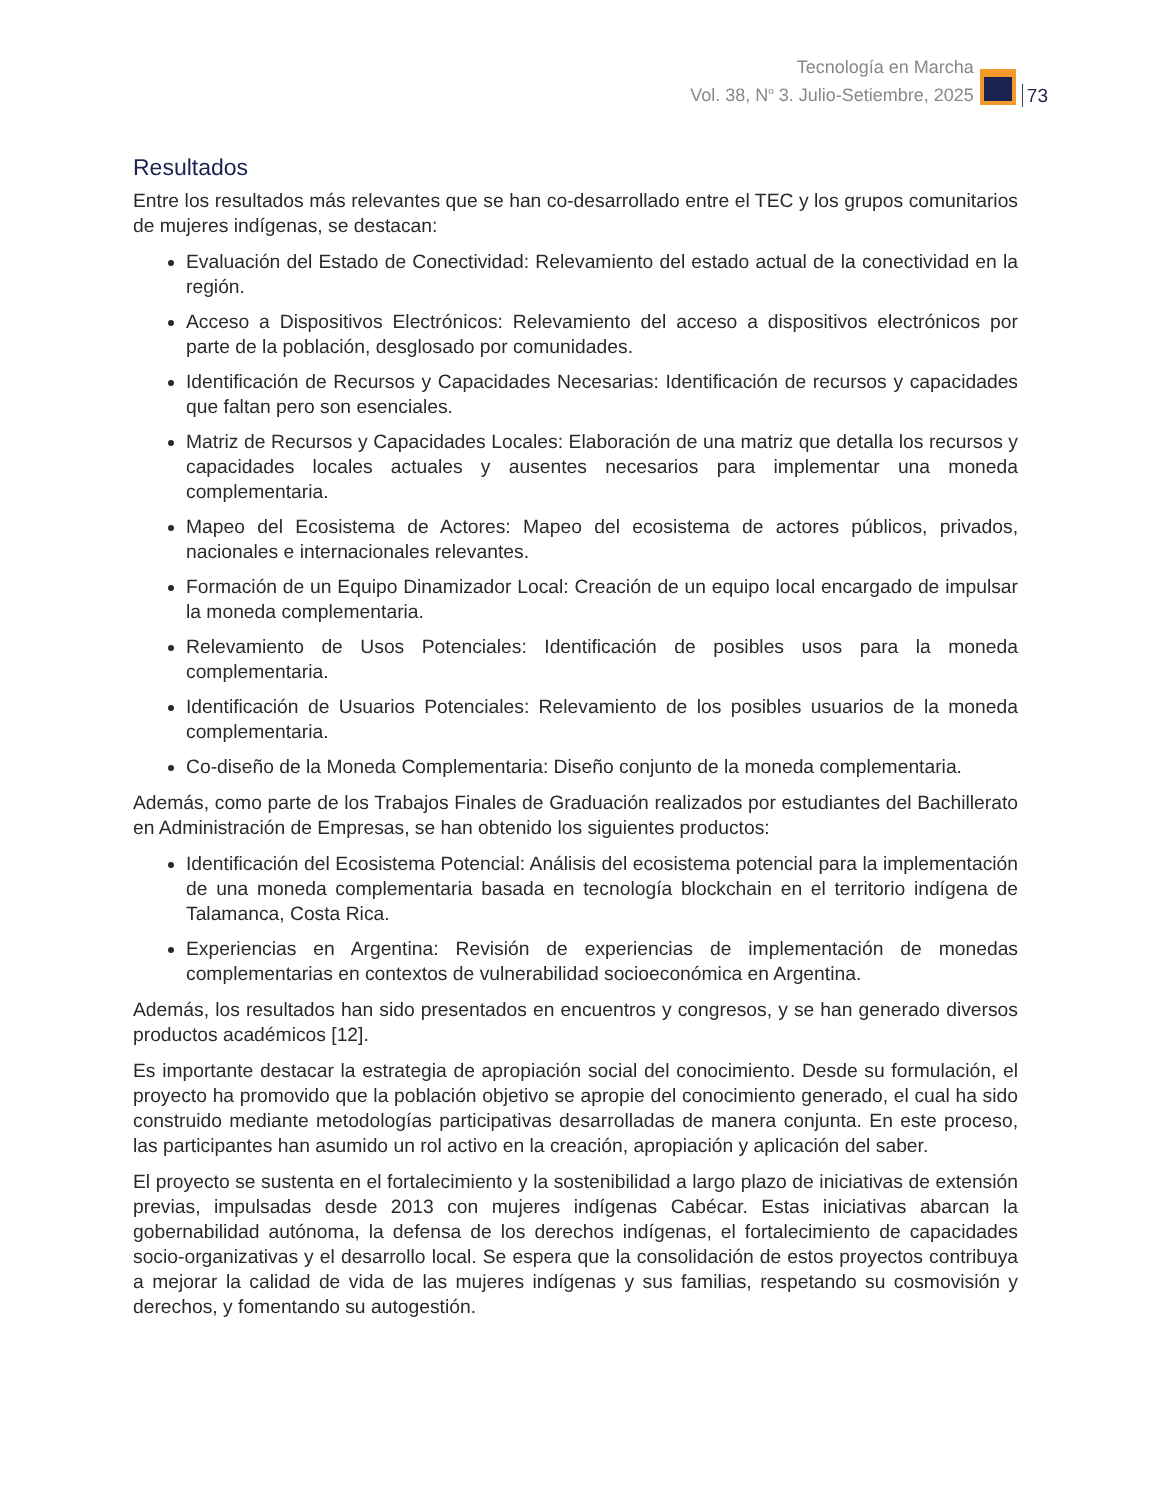Tecnología en Marcha
Vol. 38, N<sup>o</sup> 3. Julio-Setiembre, 2025
73
Resultados
Entre los resultados más relevantes que se han co-desarrollado entre el TEC y los grupos comunitarios de mujeres indígenas, se destacan:
Evaluación del Estado de Conectividad: Relevamiento del estado actual de la conectividad en la región.
Acceso a Dispositivos Electrónicos: Relevamiento del acceso a dispositivos electrónicos por parte de la población, desglosado por comunidades.
Identificación de Recursos y Capacidades Necesarias: Identificación de recursos y capacidades que faltan pero son esenciales.
Matriz de Recursos y Capacidades Locales: Elaboración de una matriz que detalla los recursos y capacidades locales actuales y ausentes necesarios para implementar una moneda complementaria.
Mapeo del Ecosistema de Actores: Mapeo del ecosistema de actores públicos, privados, nacionales e internacionales relevantes.
Formación de un Equipo Dinamizador Local: Creación de un equipo local encargado de impulsar la moneda complementaria.
Relevamiento de Usos Potenciales: Identificación de posibles usos para la moneda complementaria.
Identificación de Usuarios Potenciales: Relevamiento de los posibles usuarios de la moneda complementaria.
Co-diseño de la Moneda Complementaria: Diseño conjunto de la moneda complementaria.
Además, como parte de los Trabajos Finales de Graduación realizados por estudiantes del Bachillerato en Administración de Empresas, se han obtenido los siguientes productos:
Identificación del Ecosistema Potencial: Análisis del ecosistema potencial para la implementación de una moneda complementaria basada en tecnología blockchain en el territorio indígena de Talamanca, Costa Rica.
Experiencias en Argentina: Revisión de experiencias de implementación de monedas complementarias en contextos de vulnerabilidad socioeconómica en Argentina.
Además, los resultados han sido presentados en encuentros y congresos, y se han generado diversos productos académicos [12].
Es importante destacar la estrategia de apropiación social del conocimiento. Desde su formulación, el proyecto ha promovido que la población objetivo se apropie del conocimiento generado, el cual ha sido construido mediante metodologías participativas desarrolladas de manera conjunta. En este proceso, las participantes han asumido un rol activo en la creación, apropiación y aplicación del saber.
El proyecto se sustenta en el fortalecimiento y la sostenibilidad a largo plazo de iniciativas de extensión previas, impulsadas desde 2013 con mujeres indígenas Cabécar. Estas iniciativas abarcan la gobernabilidad autónoma, la defensa de los derechos indígenas, el fortalecimiento de capacidades socio-organizativas y el desarrollo local. Se espera que la consolidación de estos proyectos contribuya a mejorar la calidad de vida de las mujeres indígenas y sus familias, respetando su cosmovisión y derechos, y fomentando su autogestión.